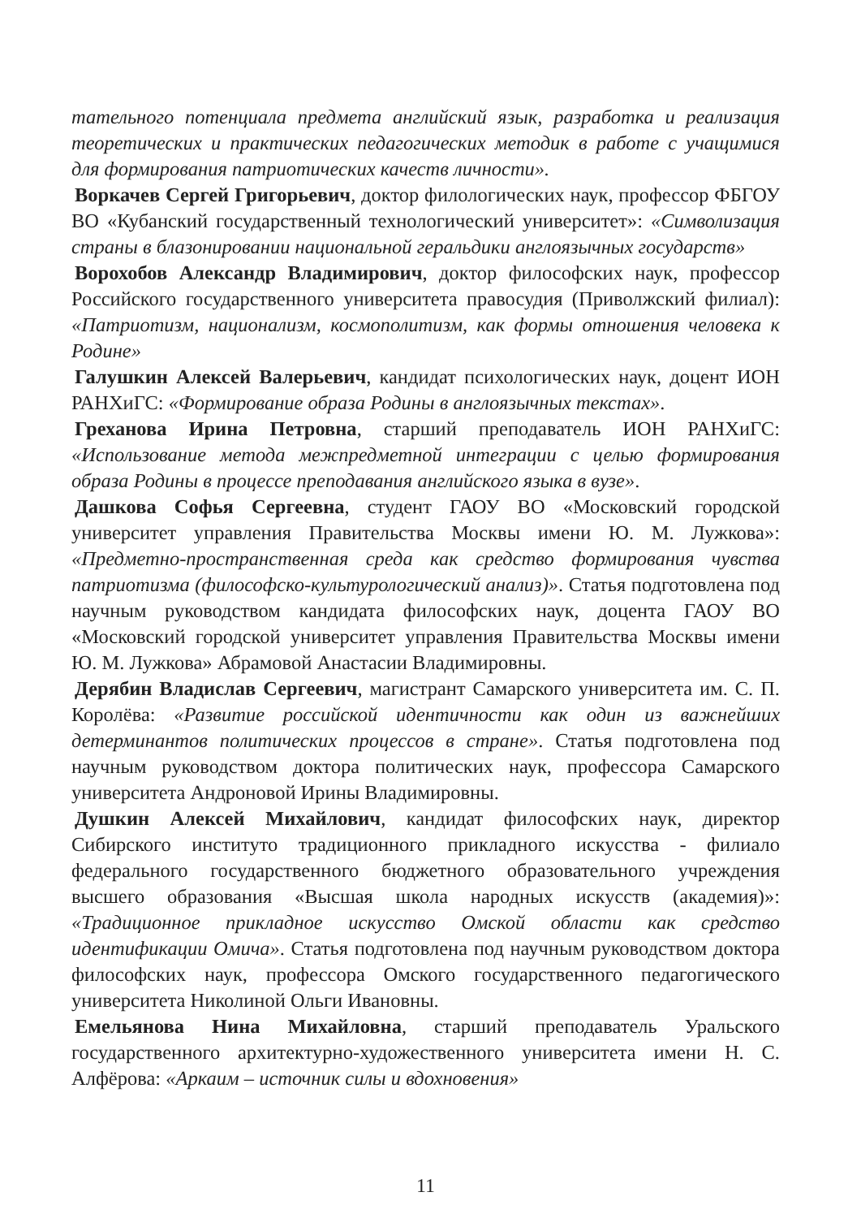тательного потенциала предмета английский язык, разработка и реализация теоретических и практических педагогических методик в работе с учащимися для формирования патриотических качеств личности».
Воркачев Сергей Григорьевич, доктор филологических наук, профессор ФБГОУ ВО «Кубанский государственный технологический университет»: «Символизация страны в блазонировании национальной геральдики англоязычных государств»
Ворохобов Александр Владимирович, доктор философских наук, профессор Российского государственного университета правосудия (Приволжский филиал): «Патриотизм, национализм, космополитизм, как формы отношения человека к Родине»
Галушкин Алексей Валерьевич, кандидат психологических наук, доцент ИОН РАНХиГС: «Формирование образа Родины в англоязычных текстах».
Греханова Ирина Петровна, старший преподаватель ИОН РАНХиГС: «Использование метода межпредметной интеграции с целью формирования образа Родины в процессе преподавания английского языка в вузе».
Дашкова Софья Сергеевна, студент ГАОУ ВО «Московский городской университет управления Правительства Москвы имени Ю. М. Лужкова»: «Предметно-пространственная среда как средство формирования чувства патриотизма (философско-культурологический анализ)». Статья подготовлена под научным руководством кандидата философских наук, доцента ГАОУ ВО «Московский городской университет управления Правительства Москвы имени Ю. М. Лужкова» Абрамовой Анастасии Владимировны.
Дерябин Владислав Сергеевич, магистрант Самарского университета им. С. П. Королёва: «Развитие российской идентичности как один из важнейших детерминантов политических процессов в стране». Статья подготовлена под научным руководством доктора политических наук, профессора Самарского университета Андроновой Ирины Владимировны.
Душкин Алексей Михайлович, кандидат философских наук, директор Сибирского институто традиционного прикладного искусства - филиало федерального государственного бюджетного образовательного учреждения высшего образования «Высшая школа народных искусств (академия)»: «Традиционное прикладное искусство Омской области как средство идентификации Омича». Статья подготовлена под научным руководством доктора философских наук, профессора Омского государственного педагогического университета Николиной Ольги Ивановны.
Емельянова Нина Михайловна, старший преподаватель Уральского государственного архитектурно-художественного университета имени Н. С. Алфёрова: «Аркаим – источник силы и вдохновения»
11